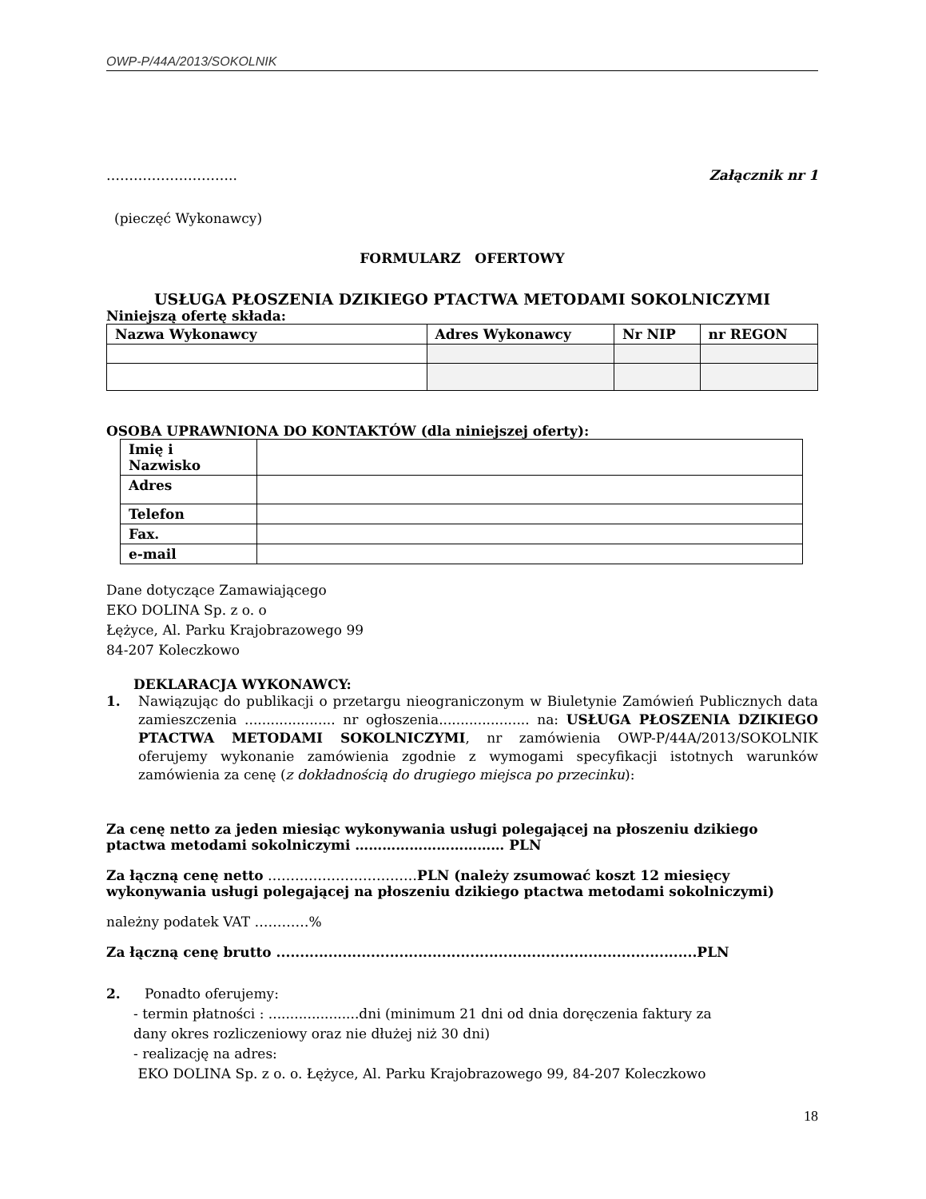OWP-P/44A/2013/SOKOLNIK
……………………….. Załącznik nr 1
(pieczęć Wykonawcy)
FORMULARZ OFERTOWY
USŁUGA PŁOSZENIA DZIKIEGO PTACTWA METODAMI SOKOLNICZYMI
Niniejszą ofertę składa:
| Nazwa Wykonawcy | Adres Wykonawcy | Nr NIP | nr REGON |
| --- | --- | --- | --- |
OSOBA UPRAWNIONA DO KONTAKTÓW (dla niniejszej oferty):
| Imię i Nazwisko | |
| Adres | |
| Telefon | |
| Fax. | |
| e-mail | |
Dane dotyczące Zamawiającego
EKO DOLINA Sp. z o. o
Łężyce, Al. Parku Krajobrazowego 99
84-207 Koleczkowo
DEKLARACJA WYKONAWCY:
1. Nawiązując do publikacji o przetargu nieograniczonym w Biuletynie Zamówień Publicznych data zamieszczenia ..................... nr ogłoszenia..................... na: USŁUGA PŁOSZENIA DZIKIEGO PTACTWA METODAMI SOKOLNICZYMI, nr zamówienia OWP-P/44A/2013/SOKOLNIK oferujemy wykonanie zamówienia zgodnie z wymogami specyfikacji istotnych warunków zamówienia za cenę (z dokładnością do drugiego miejsca po przecinku):
Za cenę netto za jeden miesiąc wykonywania usługi polegającej na płoszeniu dzikiego ptactwa metodami sokolniczymi …………………………… PLN
Za łączną cenę netto ……………………………PLN (należy zsumować koszt 12 miesięcy wykonywania usługi polegającej na płoszeniu dzikiego ptactwa metodami sokolniczymi)
należny podatek VAT …………%
Za łączną cenę brutto .........................................................................................PLN
2. Ponadto oferujemy:
- termin płatności : .....................dni (minimum 21 dni od dnia doręczenia faktury za
dany okres rozliczeniowy oraz nie dłużej niż 30 dni)
- realizację na adres:
EKO DOLINA Sp. z o. o. Łężyce, Al. Parku Krajobrazowego 99, 84-207 Koleczkowo
18